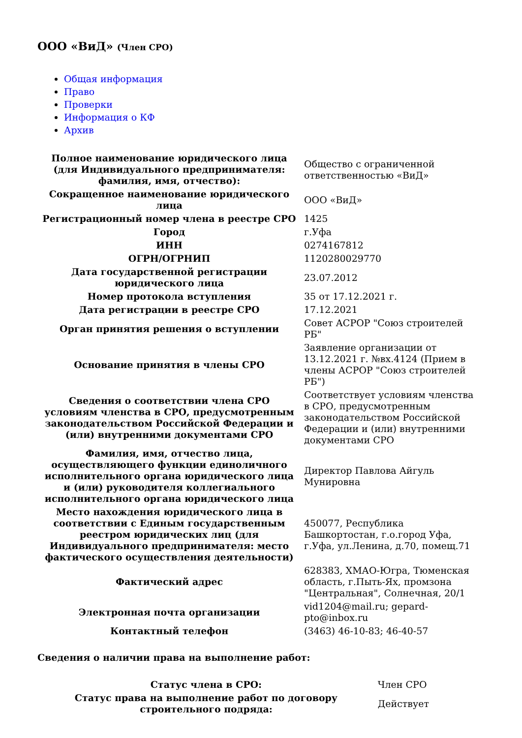ООО «ВиД» (Член СРО)
Общая информация
Право
Проверки
Информация о КФ
Архив
| Полное наименование юридического лица (для Индивидуального предпринимателя: фамилия, имя, отчество): | Общество с ограниченной ответственностью «ВиД» |
| Сокращенное наименование юридического лица | ООО «ВиД» |
| Регистрационный номер члена в реестре СРО | 1425 |
| Город | г.Уфа |
| ИНН | 0274167812 |
| ОГРН/ОГРНИП | 1120280029770 |
| Дата государственной регистрации юридического лица | 23.07.2012 |
| Номер протокола вступления | 35 от 17.12.2021 г. |
| Дата регистрации в реестре СРО | 17.12.2021 |
| Орган принятия решения о вступлении | Совет АСРОР "Союз строителей РБ" |
| Основание принятия в члены СРО | Заявление организации от 13.12.2021 г. №вх.4124 (Прием в члены АСРОР "Союз строителей РБ") |
| Сведения о соответствии члена СРО условиям членства в СРО, предусмотренным законодательством Российской Федерации и (или) внутренними документами СРО | Соответствует условиям членства в СРО, предусмотренным законодательством Российской Федерации и (или) внутренними документами СРО |
| Фамилия, имя, отчество лица, осуществляющего функции единоличного исполнительного органа юридического лица и (или) руководителя коллегиального исполнительного органа юридического лица | Директор Павлова Айгуль Мунировна |
| Место нахождения юридического лица в соответствии с Единым государственным реестром юридических лиц (для Индивидуального предпринимателя: место фактического осуществления деятельности) | 450077, Республика Башкортостан, г.о.город Уфа, г.Уфа, ул.Ленина, д.70, помещ.71 |
| Фактический адрес | 628383, ХМАО-Югра, Тюменская область, г.Пыть-Ях, промзона "Центральная", Солнечная, 20/1 |
| Электронная почта организации | vid1204@mail.ru; gepard-pto@inbox.ru |
| Контактный телефон | (3463) 46-10-83; 46-40-57 |
Сведения о наличии права на выполнение работ:
| Статус члена в СРО: | Член СРО |
| Статус права на выполнение работ по договору строительного подряда: | Действует |